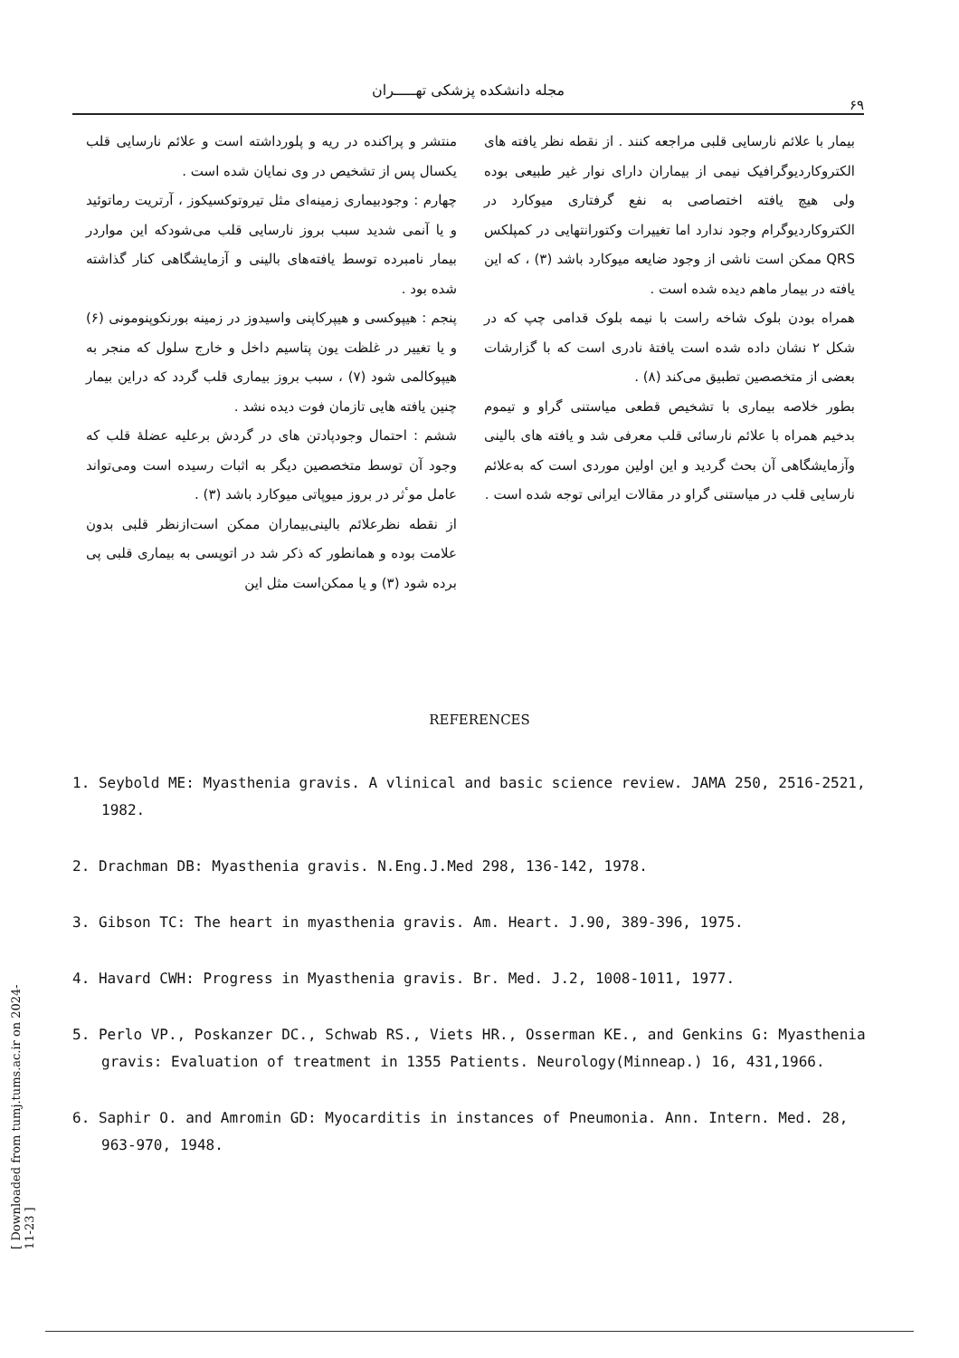مجله دانشکده پزشکی تهـــــران
۶۹
منتشر و پراکنده در ریه و پلورداشته است و علائم نارسایی قلب یکسال پس از تشخیص در وی نمایان شده است .
چهارم : وجودبیماری زمینه‌ای مثل تیروتوکسیکوز ، آرتریت رماتوئید و یا آنمی شدید سبب بروز نارسایی قلب می‌شودکه این مواردر بیمار نامبرده توسط یافته‌های بالینی و آزمایشگاهی کنار گذاشته شده بود .
پنجم : هیپوکسی و هیپرکاپنی واسیدوز در زمینه بورنکوپنومونی (۶) و یا تغییر در غلظت یون پتاسیم داخل و خارج سلول که منجر به هیپوکالمی شود (۷) ، سبب بروز بیماری قلب گردد که دراین بیمار چنین یافته هایی تازمان فوت دیده نشد .
ششم : احتمال وجودپادتن های در گردش برعلیه عضلهٔ قلب که وجود آن توسط متخصصین دیگر به اثبات رسیده است ومی‌تواند عامل موٴثر در بروز میوپاتی میوکارد باشد (۳) .
از نقطه نظرعلائم بالینی‌بیماران ممکن است‌ازنظر قلبی بدون علامت بوده و همانطور که ذکر شد در اتوپسی به بیماری قلبی پی برده شود (۳) و یا ممکن‌است مثل این
بیمار با علائم نارسایی قلبی مراجعه کنند . از نقطه نظر یافته های الکتروکاردیوگرافیک نیمی از بیماران دارای نوار غیر طبیعی بوده ولی هیچ یافته اختصاصی به نفع گرفتاری میوکارد در الکتروکاردیوگرام وجود ندارد اما تغییرات وکتورانتهایی در کمپلکس QRS ممکن است ناشی از وجود ضایعه میوکارد باشد (۳) ، که این یافته در بیمار ماهم دیده شده است .
همراه بودن بلوک شاخه راست با نیمه بلوک قدامی چپ که در شکل ۲ نشان داده شده است یافتهٔ نادری است که با گزارشات بعضی از متخصصین تطبیق می‌کند (۸) .
بطور خلاصه بیماری با تشخیص قطعی میاستنی گراو و تیموم بدخیم همراه با علائم نارسائی قلب معرفی شد و یافته های بالینی وآزمایشگاهی آن بحث گردید و این اولین موردی است که به‌علائم نارسایی قلب در میاستنی گراو در مقالات ایرانی توجه شده است .
REFERENCES
1. Seybold ME: Myasthenia gravis. A vlinical and basic science review. JAMA 250, 2516-2521, 1982.
2. Drachman DB: Myasthenia gravis. N.Eng.J.Med 298, 136-142, 1978.
3. Gibson TC: The heart in myasthenia gravis. Am. Heart. J.90, 389-396, 1975.
4. Havard CWH: Progress in Myasthenia gravis. Br. Med. J.2, 1008-1011, 1977.
5. Perlo VP., Poskanzer DC., Schwab RS., Viets HR., Osserman KE., and Genkins G: Myasthenia gravis: Evaluation of treatment in 1355 Patients. Neurology(Minneap.) 16, 431,1966.
6. Saphir O. and Amromin GD: Myocarditis in instances of Pneumonia. Ann. Intern. Med. 28, 963-970, 1948.
[ Downloaded from tumj.tums.ac.ir on 2024-11-23 ]